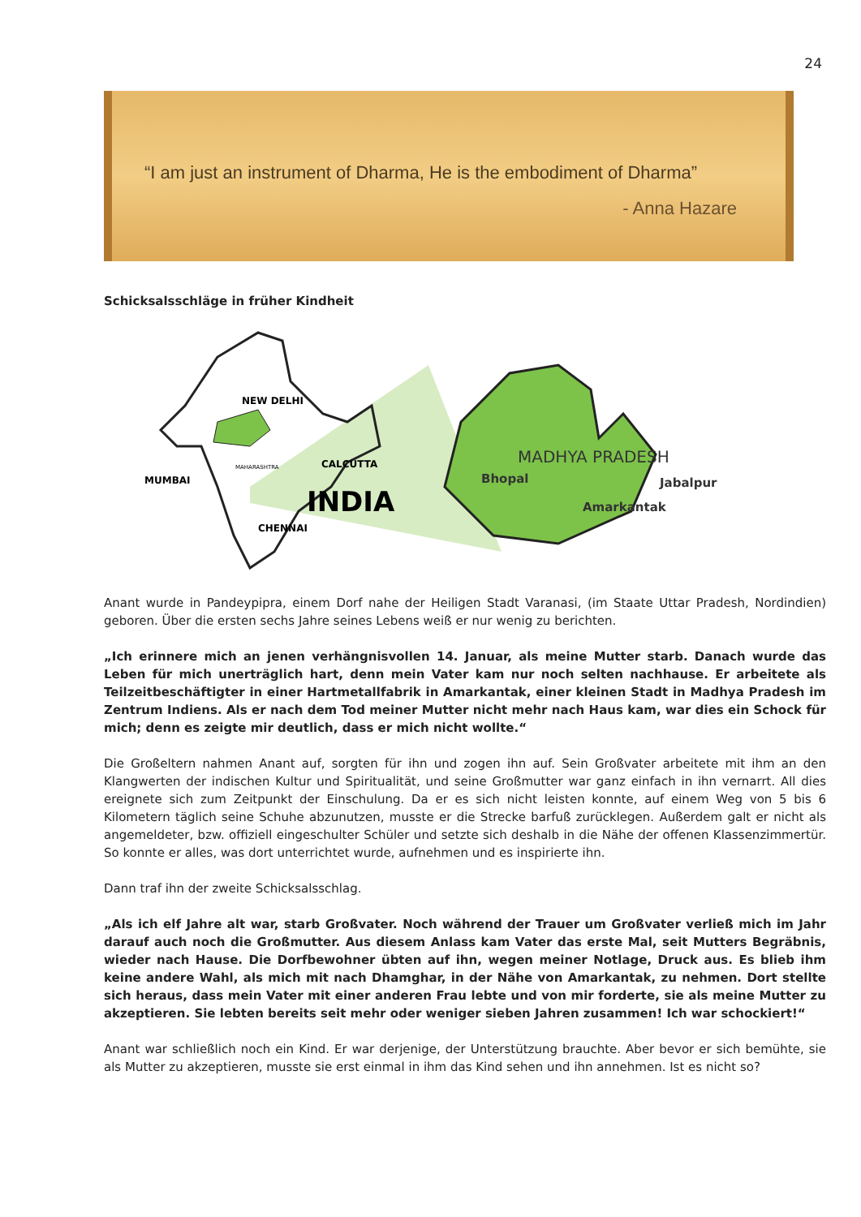24
“I am just an instrument of Dharma, He is the embodiment of Dharma”
- Anna Hazare
Schicksalsschläge in früher Kindheit
NEW DELHI
CALCUTTA
MUMBAI
MAHARASHTRA
INDIA
CHENNAI
MADHYA PRADESH
Bhopal
Jabalpur
Amarkantak
Anant wurde in Pandeypipra, einem Dorf nahe der Heiligen Stadt Varanasi, (im Staate Uttar Pradesh, Nordindien) geboren. Über die ersten sechs Jahre seines Lebens weiß er nur wenig zu berichten.
„Ich erinnere mich an jenen verhängnisvollen 14. Januar, als meine Mutter starb. Danach wurde das Leben für mich unerträglich hart, denn mein Vater kam nur noch selten nachhause. Er arbeitete als Teilzeitbeschäftigter in einer Hartmetallfabrik in Amarkantak, einer kleinen Stadt in Madhya Pradesh im Zentrum Indiens. Als er nach dem Tod meiner Mutter nicht mehr nach Haus kam, war dies ein Schock für mich; denn es zeigte mir deutlich, dass er mich nicht wollte.“
Die Großeltern nahmen Anant auf, sorgten für ihn und zogen ihn auf. Sein Großvater arbeitete mit ihm an den Klangwerten der indischen Kultur und Spiritualität, und seine Großmutter war ganz einfach in ihn vernarrt. All dies ereignete sich zum Zeitpunkt der Einschulung. Da er es sich nicht leisten konnte, auf einem Weg von 5 bis 6 Kilometern täglich seine Schuhe abzunutzen, musste er die Strecke barfuß zurücklegen. Außerdem galt er nicht als angemeldeter, bzw. offiziell eingeschulter Schüler und setzte sich deshalb in die Nähe der offenen Klassenzimmertür. So konnte er alles, was dort unterrichtet wurde, aufnehmen und es inspirierte ihn.
Dann traf ihn der zweite Schicksalsschlag.
„Als ich elf Jahre alt war, starb Großvater. Noch während der Trauer um Großvater verließ mich im Jahr darauf auch noch die Großmutter. Aus diesem Anlass kam Vater das erste Mal, seit Mutters Begräbnis, wieder nach Hause. Die Dorfbewohner übten auf ihn, wegen meiner Notlage, Druck aus. Es blieb ihm keine andere Wahl, als mich mit nach Dhamghar, in der Nähe von Amarkantak, zu nehmen. Dort stellte sich heraus, dass mein Vater mit einer anderen Frau lebte und von mir forderte, sie als meine Mutter zu akzeptieren. Sie lebten bereits seit mehr oder weniger sieben Jahren zusammen! Ich war schockiert!“
Anant war schließlich noch ein Kind. Er war derjenige, der Unterstützung brauchte. Aber bevor er sich bemühte, sie als Mutter zu akzeptieren, musste sie erst einmal in ihm das Kind sehen und ihn annehmen. Ist es nicht so?